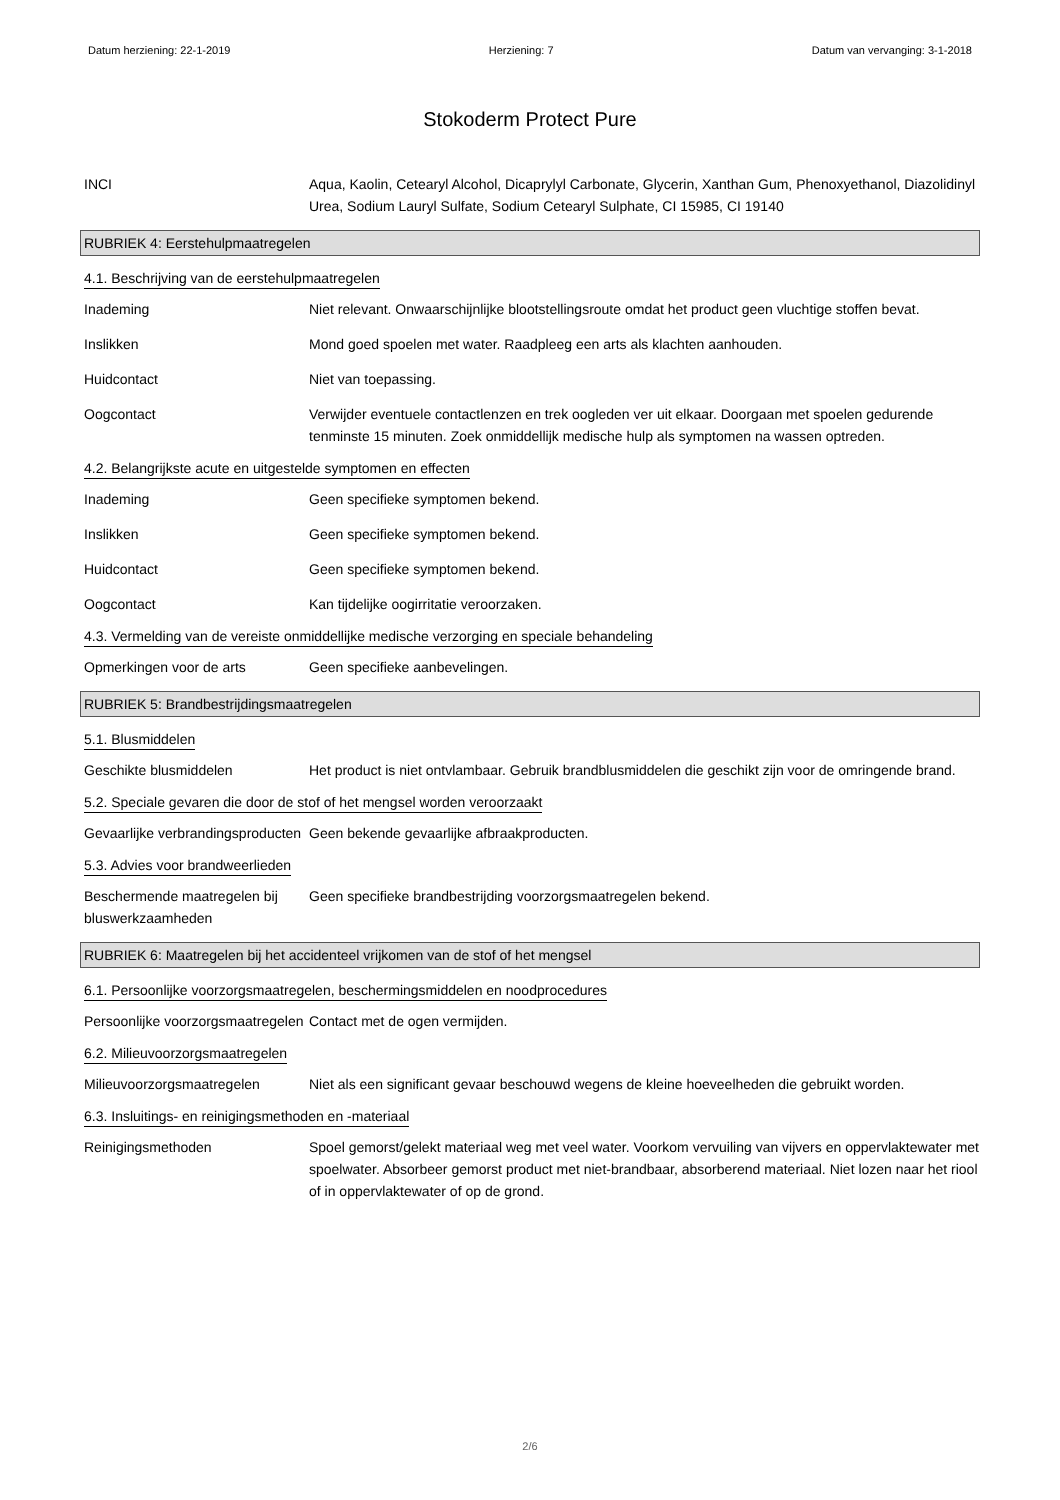Datum herziening: 22-1-2019 Herziening: 7 Datum van vervanging: 3-1-2018
Stokoderm Protect Pure
INCI Aqua, Kaolin, Cetearyl Alcohol, Dicaprylyl Carbonate, Glycerin, Xanthan Gum, Phenoxyethanol, Diazolidinyl Urea, Sodium Lauryl Sulfate, Sodium Cetearyl Sulphate, CI 15985, CI 19140
RUBRIEK 4: Eerstehulpmaatregelen
4.1. Beschrijving van de eerstehulpmaatregelen
Inademing Niet relevant. Onwaarschijnlijke blootstellingsroute omdat het product geen vluchtige stoffen bevat.
Inslikken Mond goed spoelen met water. Raadpleeg een arts als klachten aanhouden.
Huidcontact Niet van toepassing.
Oogcontact Verwijder eventuele contactlenzen en trek oogleden ver uit elkaar. Doorgaan met spoelen gedurende tenminste 15 minuten. Zoek onmiddellijk medische hulp als symptomen na wassen optreden.
4.2. Belangrijkste acute en uitgestelde symptomen en effecten
Inademing Geen specifieke symptomen bekend.
Inslikken Geen specifieke symptomen bekend.
Huidcontact Geen specifieke symptomen bekend.
Oogcontact Kan tijdelijke oogirritatie veroorzaken.
4.3. Vermelding van de vereiste onmiddellijke medische verzorging en speciale behandeling
Opmerkingen voor de arts Geen specifieke aanbevelingen.
RUBRIEK 5: Brandbestrijdingsmaatregelen
5.1. Blusmiddelen
Geschikte blusmiddelen Het product is niet ontvlambaar. Gebruik brandblusmiddelen die geschikt zijn voor de omringende brand.
5.2. Speciale gevaren die door de stof of het mengsel worden veroorzaakt
Gevaarlijke verbrandingsproducten
Geen bekende gevaarlijke afbraakproducten.
5.3. Advies voor brandweerlieden
Beschermende maatregelen bij bluswerkzaamheden
Geen specifieke brandbestrijding voorzorgsmaatregelen bekend.
RUBRIEK 6: Maatregelen bij het accidenteel vrijkomen van de stof of het mengsel
6.1. Persoonlijke voorzorgsmaatregelen, beschermingsmiddelen en noodprocedures
Persoonlijke voorzorgsmaatregelen
Contact met de ogen vermijden.
6.2. Milieuvoorzorgsmaatregelen
Milieuvoorzorgsmaatregelen Niet als een significant gevaar beschouwd wegens de kleine hoeveelheden die gebruikt worden.
6.3. Insluitings- en reinigingsmethoden en -materiaal
Reinigingsmethoden Spoel gemorst/gelekt materiaal weg met veel water. Voorkom vervuiling van vijvers en oppervlaktewater met spoelwater. Absorbeer gemorst product met niet-brandbaar, absorberend materiaal. Niet lozen naar het riool of in oppervlaktewater of op de grond.
2/6